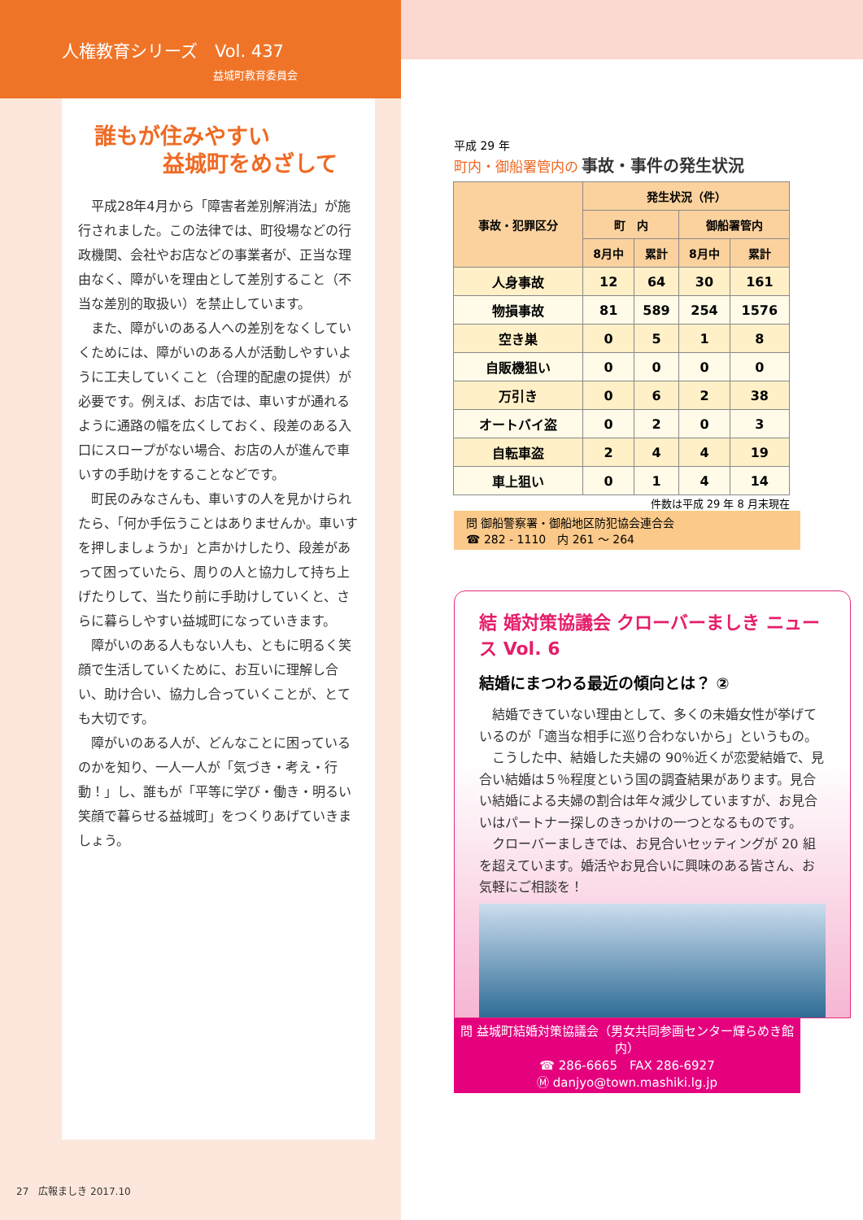人権教育シリーズ　Vol. 437
益城町教育委員会
誰もが住みやすい
益城町をめざして
平成28年4月から「障害者差別解消法」が施行されました。この法律では、町役場などの行政機関、会社やお店などの事業者が、正当な理由なく、障がいを理由として差別すること（不当な差別的取扱い）を禁止しています。
また、障がいのある人への差別をなくしていくためには、障がいのある人が活動しやすいように工夫していくこと（合理的配慮の提供）が必要です。例えば、お店では、車いすが通れるように通路の幅を広くしておく、段差のある入口にスロープがない場合、お店の人が進んで車いすの手助けをすることなどです。
町民のみなさんも、車いすの人を見かけられたら、「何か手伝うことはありませんか。車いすを押しましょうか」と声かけしたり、段差があって困っていたら、周りの人と協力して持ち上げたりして、当たり前に手助けしていくと、さらに暮らしやすい益城町になっていきます。
障がいのある人もない人も、ともに明るく笑顔で生活していくために、お互いに理解し合い、助け合い、協力し合っていくことが、とても大切です。
障がいのある人が、どんなことに困っているのかを知り、一人一人が「気づき・考え・行動！」し、誰もが「平等に学び・働き・明るい笑顔で暮らせる益城町」をつくりあげていきましょう。
27　広報ましき 2017.10
平成 29 年
町内・御船署管内の 事故・事件の発生状況
| 事故・犯罪区分 | 発生状況（件） | | | |
| --- | --- | --- | --- | --- |
| | 町 内 | | 御船署管内 | |
| | 8月中 | 累計 | 8月中 | 累計 |
| 人身事故 | 12 | 64 | 30 | 161 |
| 物損事故 | 81 | 589 | 254 | 1576 |
| 空き巣 | 0 | 5 | 1 | 8 |
| 自販機狙い | 0 | 0 | 0 | 0 |
| 万引き | 0 | 6 | 2 | 38 |
| オートバイ盗 | 0 | 2 | 0 | 3 |
| 自転車盗 | 2 | 4 | 4 | 19 |
| 車上狙い | 0 | 1 | 4 | 14 |
件数は平成 29 年 8 月末現在
問 御船警察署・御船地区防犯協会連合会
☎ 282 - 1110　内 261 ～ 264
結 婚対策協議会 クローバーましき ニュース Vol. 6
結婚にまつわる最近の傾向とは？ ②
結婚できていない理由として、多くの未婚女性が挙げているのが「適当な相手に巡り合わないから」というもの。
こうした中、結婚した夫婦の 90％近くが恋愛結婚で、見合い結婚は５％程度という国の調査結果があります。見合い結婚による夫婦の割合は年々減少していますが、お見合いはパートナー探しのきっかけの一つとなるものです。
クローバーましきでは、お見合いセッティングが 20 組を超えています。婚活やお見合いに興味のある皆さん、お気軽にご相談を！
問 益城町結婚対策協議会（男女共同参画センター輝らめき館内）
☎ 286-6665　FAX 286-6927
Ⓜ danjyo@town.mashiki.lg.jp